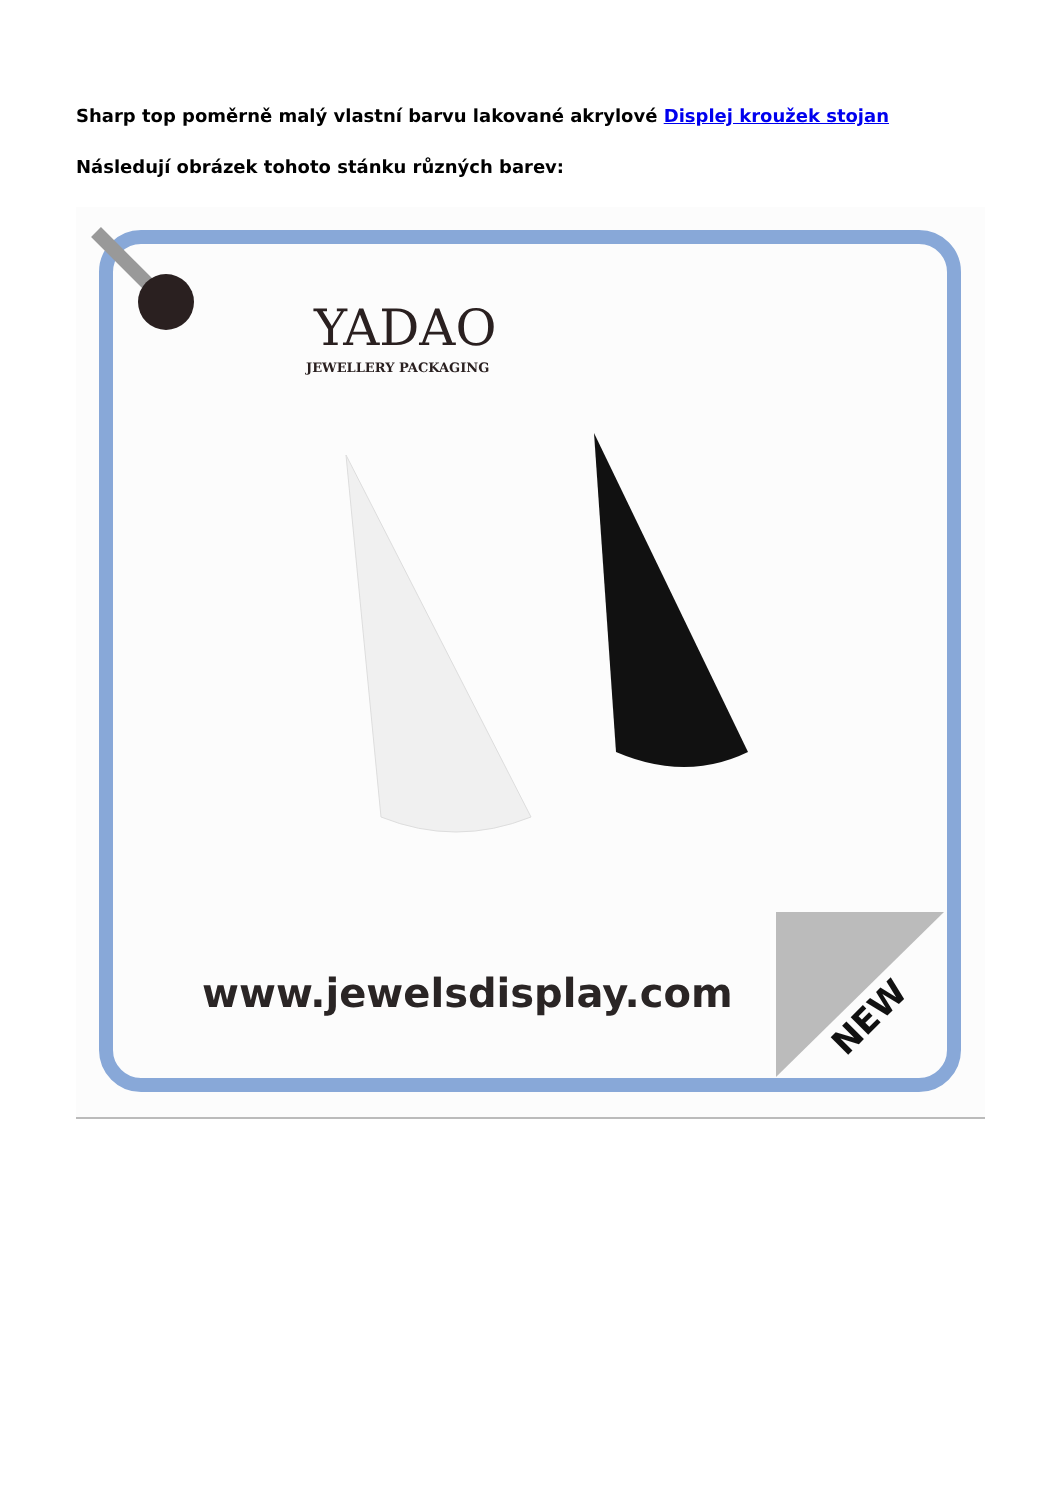Sharp top poměrně malý vlastní barvu lakované akrylové Displej kroužek stojan
Následují obrázek tohoto stánku různých barev:
YADAO
JEWELLERY PACKAGING
www.jewelsdisplay.com
NEW